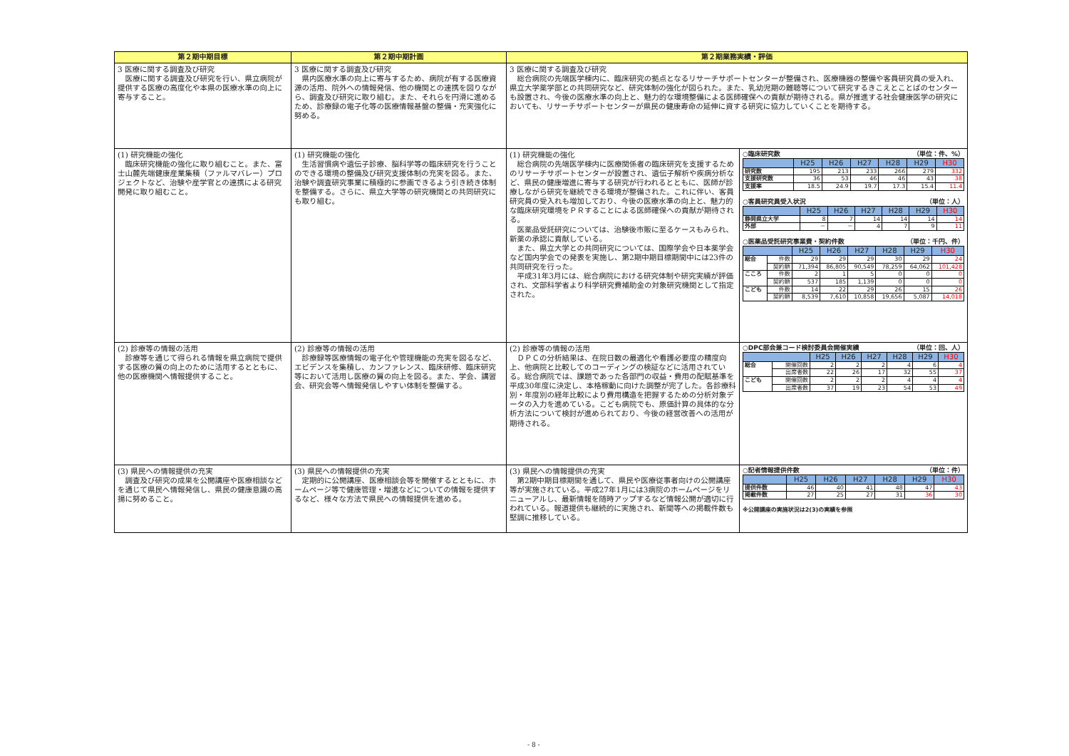| 第２期中期目標 | 第２期中期計画 | 第２期業務実績・評価 | |
| --- | --- | --- | --- |
| 3 医療に関する調査及び研究 医療に関する調査及び研究を行い、県立病院が提供する医療の高度化や本県の医療水準の向上に寄与すること。 | 3 医療に関する調査及び研究 県内医療水準の向上に寄与するため、病院が有する医療資源の活用、院外への情報発信、他の機関との連携を図りながら、調査及び研究に取り組む。また、それらを円滑に進めるため、診療録の電子化等の医療情報基盤の整備・充実強化に努める。 | 3 医療に関する調査及び研究 総合病院の先端医学棟内に、臨床研究の拠点となるリサーチサポートセンターが整備され、医療機器の整備や客員研究員の受入れ、県立大学薬学部との共同研究など、研究体制の強化が図られた。また、乳幼児期の難聴等について研究するきこえとことばのセンターも設置され、今後の医療水準の向上と、魅力的な環境整備による医師確保への貢献が期待される。県が推進する社会健康医学の研究においても、リサーチサポートセンターが県民の健康寿命の延伸に資する研究に協力していくことを期待する。 | |
| (1) 研究機能の強化 臨床研究機能の強化に取り組むこと。また、富士山麓先端健康産業集積（ファルマバレー）プロジェクトなど、治験や産学官との連携による研究開発に取り組むこと。 | (1) 研究機能の強化 生活習慣病や遺伝子診療、脳科学等の臨床研究を行うことのできる環境の整備及び研究支援体制の充実を図る。また、治験や調査研究事業に積極的に参画できるよう引き続き体制を整備する。さらに、県立大学等の研究機関との共同研究にも取り組む。 | (1) 研究機能の強化 総合病院の先端医学棟内に医療関係者の臨床研究を支援するためのリサーチサポートセンターが設置され、遺伝子解析や疾病分析など、県民の健康増進に寄与する研究が行われるとともに、医師が診療しながら研究を継続できる環境が整備された。これに伴い、客員研究員の受入れも増加しており、今後の医療水準の向上と、魅力的な臨床研究環境をＰＲすることによる医師確保への貢献が期待される。 医薬品受託研究については、治験後市販に至るケースもみられ、新薬の承認に貢献している。 また、県立大学との共同研究については、国際学会や日本薬学会など国内学会での発表を実施し、第2期中期目標期間中には23件の共同研究を行った。 平成31年3月には、総合病院における研究体制や研究実績が評価され、文部科学省より科学研究費補助金の対象研究機関として指定された。 | ○臨床研究数 （単位：件、%） / / H25 / H26 / H27 / H28 / H29 / H30 / / --- / --- / --- / --- / --- / --- / --- / / 研究数 / 195 / 213 / 233 / 266 / 279 / 332 / / 支援研究数 / 36 / 53 / 46 / 46 / 43 / 38 / / 支援率 / 18.5 / 24.9 / 19.7 / 17.3 / 15.4 / 11.4 / ○客員研究員受入状況 （単位：人） / / H25 / H26 / H27 / H28 / H29 / H30 / / --- / --- / --- / --- / --- / --- / --- / / 静岡県立大学 / 8 / 7 / 14 / 14 / 14 / 14 / / 外部 / － / － / 4 / 7 / 9 / 11 / ○医薬品受託研究事業費・契約件数 （単位：千円、件） / / / H25 / H26 / H27 / H28 / H29 / H30 / / --- / --- / --- / --- / --- / --- / --- / --- / / 総合 / 件数 / 29 / 29 / 29 / 30 / 29 / 24 / / / 契約額 / 71,394 / 86,805 / 90,549 / 78,259 / 64,062 / 101,428 / / こころ / 件数 / 2 / 1 / 5 / 0 / 0 / 0 / / / 契約額 / 537 / 185 / 1,139 / 0 / 0 / 0 / / こども / 件数 / 14 / 22 / 29 / 26 / 15 / 26 / / / 契約額 / 8,539 / 7,610 / 10,858 / 19,656 / 5,087 / 14,018 / |
| (2) 診療等の情報の活用 診療等を通じて得られる情報を県立病院で提供する医療の質の向上のために活用するとともに、他の医療機関へ情報提供すること。 | (2) 診療等の情報の活用 診療録等医療情報の電子化や管理機能の充実を図るなど、エビデンスを集積し、カンファレンス、臨床研修、臨床研究等において活用し医療の質の向上を図る。また、学会、講習会、研究会等へ情報発信しやすい体制を整備する。 | (2) 診療等の情報の活用 ＤＰＣの分析結果は、在院日数の最適化や看護必要度の精度向上、他病院と比較してのコーディングの検証などに活用されている。総合病院では、課題であった各部門の収益・費用の配賦基準を平成30年度に決定し、本格稼動に向けた調整が完了した。各診療科別・年度別の経年比較により費用構造を把握するための分析対象データの入力を進めている。こども病院でも、原価計算の具体的な分析方法について検討が進められており、今後の経営改善への活用が期待される。 | ○DPC部会兼コード検討委員会開催実績 （単位：回、人） / / / H25 / H26 / H27 / H28 / H29 / H30 / / --- / --- / --- / --- / --- / --- / --- / --- / / 総合 / 開催回数 / 2 / 2 / 2 / 4 / 6 / 4 / / / 出席者数 / 22 / 26 / 17 / 32 / 55 / 37 / / こども / 開催回数 / 2 / 2 / 2 / 4 / 4 / 4 / / / 出席者数 / 37 / 19 / 23 / 54 / 53 / 49 / |
| (3) 県民への情報提供の充実 調査及び研究の成果を公開講座や医療相談などを通じて県民へ情報発信し、県民の健康意識の高揚に努めること。 | (3) 県民への情報提供の充実 定期的に公開講座、医療相談会等を開催するとともに、ホームページ等で健康管理・増進などについての情報を提供するなど、様々な方法で県民への情報提供を進める。 | (3) 県民への情報提供の充実 第2期中期目標期間を通して、県民や医療従事者向けの公開講座等が実施されている。平成27年1月には3病院のホームページをリニューアルし、最新情報を随時アップするなど情報公開が適切に行われている。報道提供も継続的に実施され、新聞等への掲載件数も堅調に推移している。 | ○記者情報提供件数 （単位：件） / / H25 / H26 / H27 / H28 / H29 / H30 / / --- / --- / --- / --- / --- / --- / --- / / 提供件数 / 46 / 40 / 41 / 48 / 47 / 43 / / 掲載件数 / 27 / 25 / 27 / 31 / 36 / 30 / ※公開講座の実施状況は2(3)の実績を参照 |
- 8 -